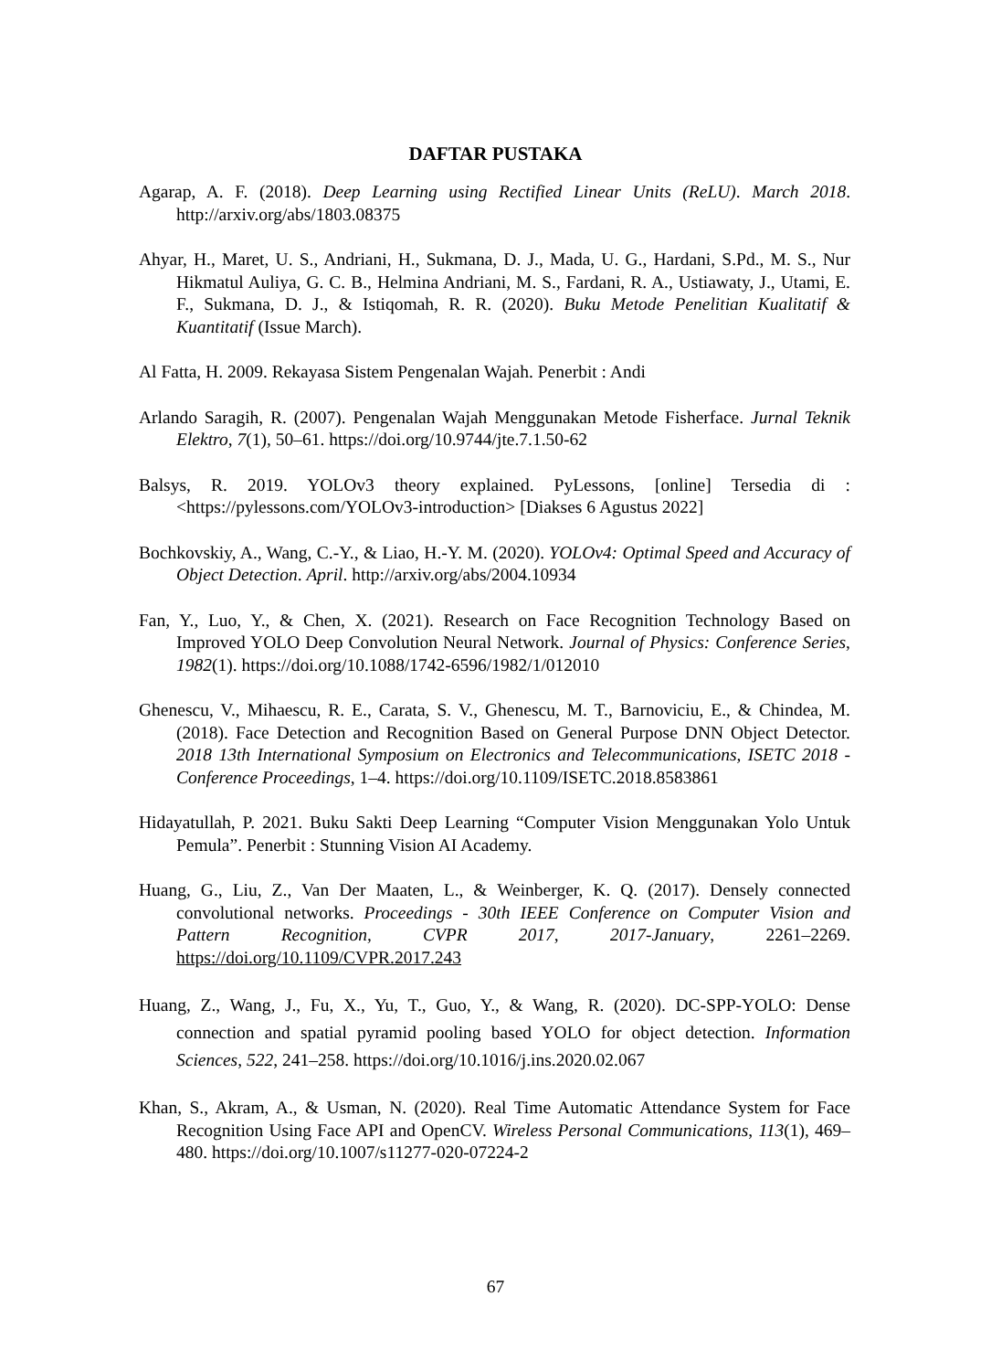DAFTAR PUSTAKA
Agarap, A. F. (2018). Deep Learning using Rectified Linear Units (ReLU). March 2018. http://arxiv.org/abs/1803.08375
Ahyar, H., Maret, U. S., Andriani, H., Sukmana, D. J., Mada, U. G., Hardani, S.Pd., M. S., Nur Hikmatul Auliya, G. C. B., Helmina Andriani, M. S., Fardani, R. A., Ustiawaty, J., Utami, E. F., Sukmana, D. J., & Istiqomah, R. R. (2020). Buku Metode Penelitian Kualitatif & Kuantitatif (Issue March).
Al Fatta, H. 2009. Rekayasa Sistem Pengenalan Wajah. Penerbit : Andi
Arlando Saragih, R. (2007). Pengenalan Wajah Menggunakan Metode Fisherface. Jurnal Teknik Elektro, 7(1), 50–61. https://doi.org/10.9744/jte.7.1.50-62
Balsys, R. 2019. YOLOv3 theory explained. PyLessons, [online] Tersedia di : <https://pylessons.com/YOLOv3-introduction> [Diakses 6 Agustus 2022]
Bochkovskiy, A., Wang, C.-Y., & Liao, H.-Y. M. (2020). YOLOv4: Optimal Speed and Accuracy of Object Detection. April. http://arxiv.org/abs/2004.10934
Fan, Y., Luo, Y., & Chen, X. (2021). Research on Face Recognition Technology Based on Improved YOLO Deep Convolution Neural Network. Journal of Physics: Conference Series, 1982(1). https://doi.org/10.1088/1742-6596/1982/1/012010
Ghenescu, V., Mihaescu, R. E., Carata, S. V., Ghenescu, M. T., Barnoviciu, E., & Chindea, M. (2018). Face Detection and Recognition Based on General Purpose DNN Object Detector. 2018 13th International Symposium on Electronics and Telecommunications, ISETC 2018 - Conference Proceedings, 1–4. https://doi.org/10.1109/ISETC.2018.8583861
Hidayatullah, P. 2021. Buku Sakti Deep Learning “Computer Vision Menggunakan Yolo Untuk Pemula”. Penerbit : Stunning Vision AI Academy.
Huang, G., Liu, Z., Van Der Maaten, L., & Weinberger, K. Q. (2017). Densely connected convolutional networks. Proceedings - 30th IEEE Conference on Computer Vision and Pattern Recognition, CVPR 2017, 2017-January, 2261–2269. https://doi.org/10.1109/CVPR.2017.243
Huang, Z., Wang, J., Fu, X., Yu, T., Guo, Y., & Wang, R. (2020). DC-SPP-YOLO: Dense connection and spatial pyramid pooling based YOLO for object detection. Information Sciences, 522, 241–258. https://doi.org/10.1016/j.ins.2020.02.067
Khan, S., Akram, A., & Usman, N. (2020). Real Time Automatic Attendance System for Face Recognition Using Face API and OpenCV. Wireless Personal Communications, 113(1), 469–480. https://doi.org/10.1007/s11277-020-07224-2
67